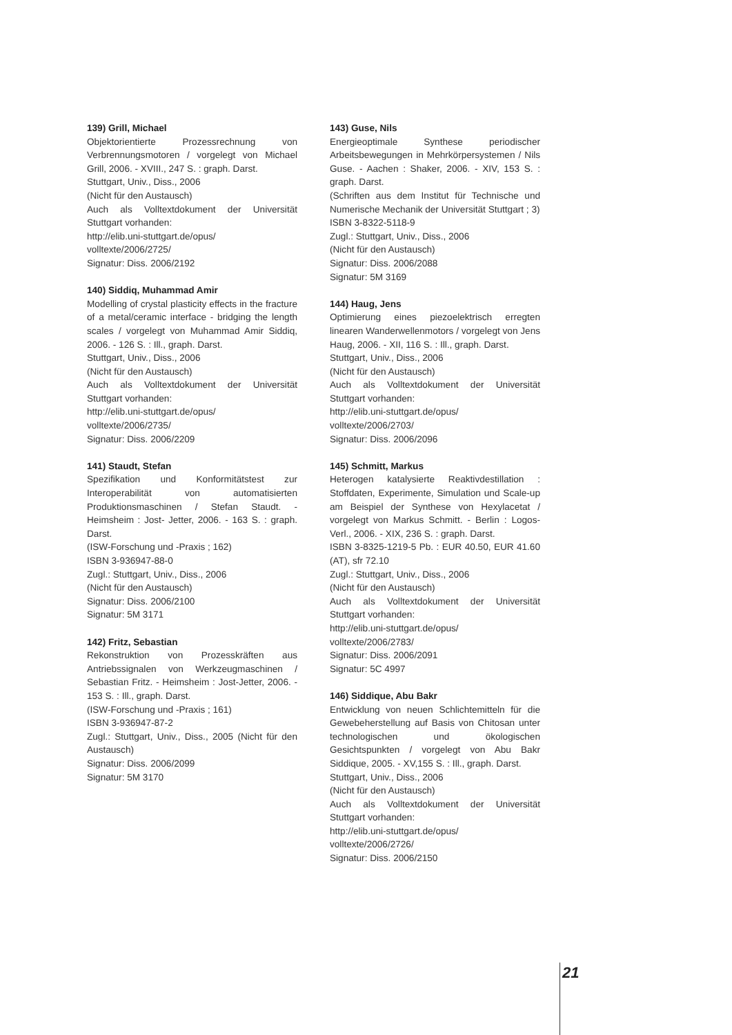139) Grill, Michael
Objektorientierte Prozessrechnung von Verbrennungsmotoren / vorgelegt von Michael Grill, 2006. - XVIII., 247 S. : graph. Darst.
Stuttgart, Univ., Diss., 2006
(Nicht für den Austausch)
Auch als Volltextdokument der Universität Stuttgart vorhanden:
http://elib.uni-stuttgart.de/opus/
volltexte/2006/2725/
Signatur: Diss. 2006/2192
140) Siddiq, Muhammad Amir
Modelling of crystal plasticity effects in the fracture of a metal/ceramic interface - bridging the length scales / vorgelegt von Muhammad Amir Siddiq, 2006. - 126 S. : Ill., graph. Darst.
Stuttgart, Univ., Diss., 2006
(Nicht für den Austausch)
Auch als Volltextdokument der Universität Stuttgart vorhanden:
http://elib.uni-stuttgart.de/opus/
volltexte/2006/2735/
Signatur: Diss. 2006/2209
141) Staudt, Stefan
Spezifikation und Konformitätstest zur Interoperabilität von automatisierten Produktionsmaschinen / Stefan Staudt. - Heimsheim : Jost- Jetter, 2006. - 163 S. : graph. Darst.
(ISW-Forschung und -Praxis ; 162)
ISBN 3-936947-88-0
Zugl.: Stuttgart, Univ., Diss., 2006
(Nicht für den Austausch)
Signatur: Diss. 2006/2100
Signatur: 5M 3171
142) Fritz, Sebastian
Rekonstruktion von Prozesskräften aus Antriebssignalen von Werkzeugmaschinen / Sebastian Fritz. - Heimsheim : Jost-Jetter, 2006. - 153 S. : Ill., graph. Darst.
(ISW-Forschung und -Praxis ; 161)
ISBN 3-936947-87-2
Zugl.: Stuttgart, Univ., Diss., 2005 (Nicht für den Austausch)
Signatur: Diss. 2006/2099
Signatur: 5M 3170
143) Guse, Nils
Energieoptimale Synthese periodischer Arbeitsbewegungen in Mehrkörpersystemen / Nils Guse. - Aachen : Shaker, 2006. - XIV, 153 S. : graph. Darst.
(Schriften aus dem Institut für Technische und Numerische Mechanik der Universität Stuttgart ; 3)
ISBN 3-8322-5118-9
Zugl.: Stuttgart, Univ., Diss., 2006
(Nicht für den Austausch)
Signatur: Diss. 2006/2088
Signatur: 5M 3169
144) Haug, Jens
Optimierung eines piezoelektrisch erregten linearen Wanderwellenmotors / vorgelegt von Jens Haug, 2006. - XII, 116 S. : Ill., graph. Darst.
Stuttgart, Univ., Diss., 2006
(Nicht für den Austausch)
Auch als Volltextdokument der Universität Stuttgart vorhanden:
http://elib.uni-stuttgart.de/opus/
volltexte/2006/2703/
Signatur: Diss. 2006/2096
145) Schmitt, Markus
Heterogen katalysierte Reaktivdestillation : Stoffdaten, Experimente, Simulation und Scale-up am Beispiel der Synthese von Hexylacetat / vorgelegt von Markus Schmitt. - Berlin : Logos-Verl., 2006. - XIX, 236 S. : graph. Darst.
ISBN 3-8325-1219-5 Pb. : EUR 40.50, EUR 41.60 (AT), sfr 72.10
Zugl.: Stuttgart, Univ., Diss., 2006
(Nicht für den Austausch)
Auch als Volltextdokument der Universität Stuttgart vorhanden:
http://elib.uni-stuttgart.de/opus/
volltexte/2006/2783/
Signatur: Diss. 2006/2091
Signatur: 5C 4997
146) Siddique, Abu Bakr
Entwicklung von neuen Schlichtemitteln für die Gewebeherstellung auf Basis von Chitosan unter technologischen und ökologischen Gesichtspunkten / vorgelegt von Abu Bakr Siddique, 2005. - XV,155 S. : Ill., graph. Darst.
Stuttgart, Univ., Diss., 2006
(Nicht für den Austausch)
Auch als Volltextdokument der Universität Stuttgart vorhanden:
http://elib.uni-stuttgart.de/opus/
volltexte/2006/2726/
Signatur: Diss. 2006/2150
21